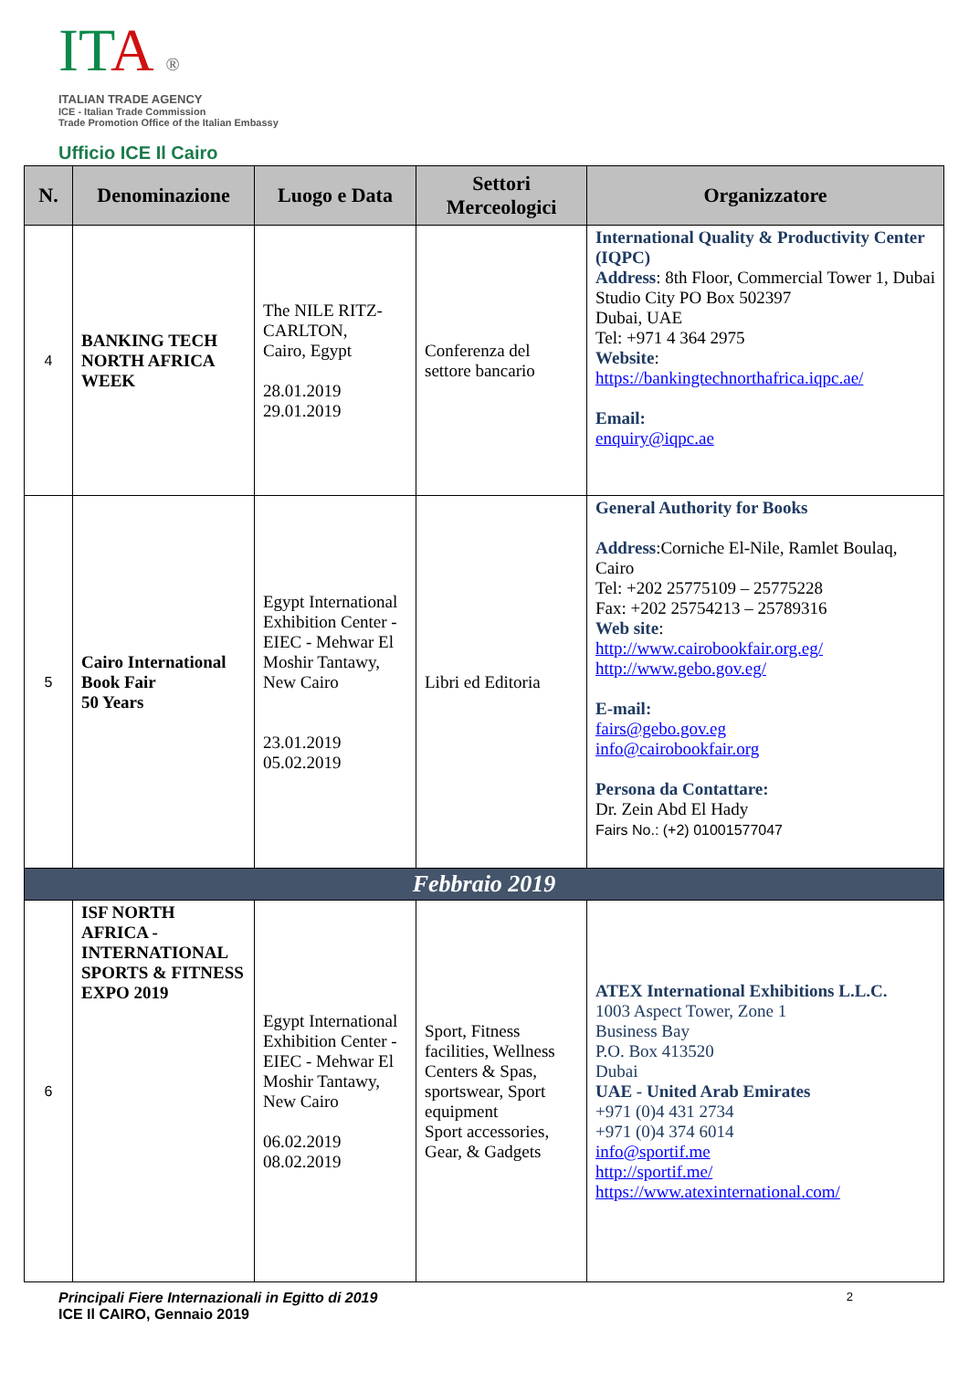IT A ®
ITALIAN TRADE AGENCY
ICE - Italian Trade Commission
Trade Promotion Office of the Italian Embassy
Ufficio ICE Il Cairo
| N. | Denominazione | Luogo e Data | Settori Merceologici | Organizzatore |
| --- | --- | --- | --- | --- |
| 4 | BANKING TECH NORTH AFRICA WEEK | The NILE RITZ-CARLTON, Cairo, Egypt 28.01.2019 29.01.2019 | Conferenza del settore bancario | International Quality & Productivity Center (IQPC) Address : 8th Floor, Commercial Tower 1, Dubai Studio City PO Box 502397 Dubai, UAE Tel: +971 4 364 2975 Website : https://bankingtechnorthafrica.iqpc.ae/ Email: enquiry@iqpc.ae |
| 5 | Cairo International Book Fair 50 Years | Egypt International Exhibition Center - EIEC - Mehwar El Moshir Tantawy, New Cairo 23.01.2019 05.02.2019 | Libri ed Editoria | General Authority for Books Address :Corniche El-Nile, Ramlet Boulaq, Cairo Tel: +202 25775109 – 25775228 Fax: +202 25754213 – 25789316 Web site : http://www.cairobookfair.org.eg/ http://www.gebo.gov.eg/ E-mail: fairs@gebo.gov.eg info@cairobookfair.org Persona da Contattare: Dr. Zein Abd El Hady Fairs No.: (+2) 01001577047 |
| Febbraio 2019 | | | | |
| 6 | ISF NORTH AFRICA - INTERNATIONAL SPORTS & FITNESS EXPO 2019 | Egypt International Exhibition Center - EIEC - Mehwar El Moshir Tantawy, New Cairo 06.02.2019 08.02.2019 | Sport, Fitness facilities, Wellness Centers & Spas, sportswear, Sport equipment Sport accessories, Gear, & Gadgets | ATEX International Exhibitions L.L.C. 1003 Aspect Tower, Zone 1 Business Bay P.O. Box 413520 Dubai UAE - United Arab Emirates +971 (0)4 431 2734 +971 (0)4 374 6014 info@sportif.me http://sportif.me/ https://www.atexinternational.com/ |
Principali Fiere Internazionali in Egitto di 2019
ICE Il CAIRO, Gennaio 2019
2